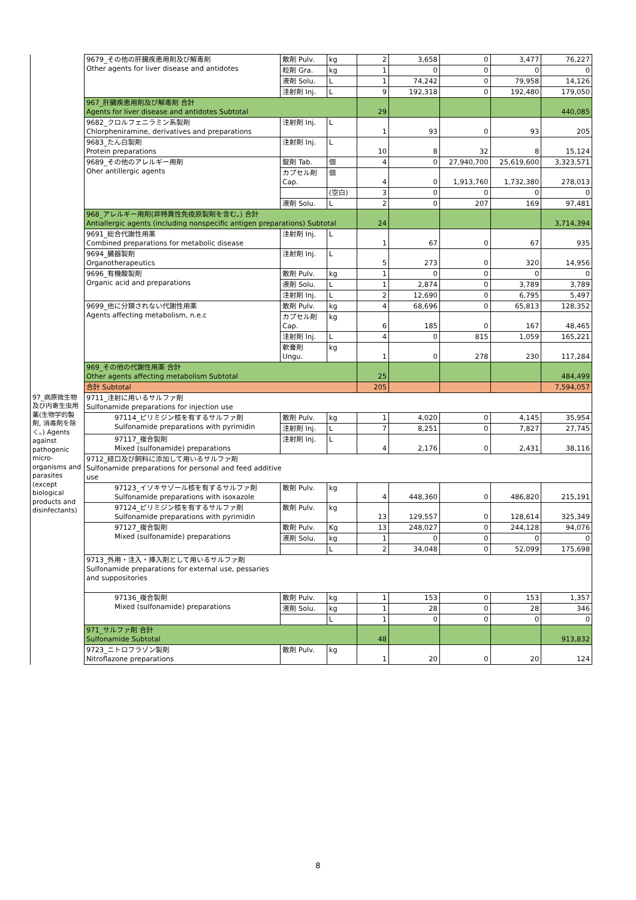| | 9679_その他の肝臓疾患用剤及び解毒剤 Other agents for liver disease and antidotes | 散剤 Pulv. | kg | 2 | 3,658 | 0 | 3,477 | 76,227 |
| | | 粒剤 Gra. | kg | 1 | 0 | 0 | 0 | 0 |
| | | 液剤 Solu. | L | 1 | 74,242 | 0 | 79,958 | 14,126 |
| | | 注射剤 Inj. | L | 9 | 192,318 | 0 | 192,480 | 179,050 |
| | 967_肝臓疾患用剤及び解毒剤 合計 Agents for liver disease and antidotes Subtotal | | | 29 | | | | 440,085 |
| | 9682_クロルフェニラミン系製剤 Chlorpheniramine, derivatives and preparations | 注射剤 Inj. | L | 1 | 93 | 0 | 93 | 205 |
| | 9683_たん白製剤 Protein preparations | 注射剤 Inj. | L | 10 | 8 | 32 | 8 | 15,124 |
| | 9689_その他のアレルギー用剤 Oher antillergic agents | 錠剤 Tab. | 個 | 4 | 0 | 27,940,700 | 25,619,600 | 3,323,571 |
| | | カプセル剤 Cap. | 個 | 4 | 0 | 1,913,760 | 1,732,380 | 278,013 |
| | | | (空白) | 3 | 0 | 0 | 0 | 0 |
| | | 液剤 Solu. | L | 2 | 0 | 207 | 169 | 97,481 |
| | 968_アレルギー用剤(非特異性免疫原製剤を含む。) 合計 Antiallergic agents (including nonspecific antigen preparations) Subtotal | | | 24 | | | | 3,714,394 |
| | 9691_総合代謝性用薬 Combined preparations for metabolic disease | 注射剤 Inj. | L | 1 | 67 | 0 | 67 | 935 |
| | 9694_臓器製剤 Organotherapeutics | 注射剤 Inj. | L | 5 | 273 | 0 | 320 | 14,956 |
| | 9696_有機酸製剤 Organic acid and preparations | 散剤 Pulv. | kg | 1 | 0 | 0 | 0 | 0 |
| | | 液剤 Solu. | L | 1 | 2,874 | 0 | 3,789 | 3,789 |
| | | 注射剤 Inj. | L | 2 | 12,690 | 0 | 6,795 | 5,497 |
| | 9699_他に分類されない代謝性用薬 Agents affecting metabolism, n.e.c | 散剤 Pulv. | kg | 4 | 68,696 | 0 | 65,813 | 128,352 |
| | | カプセル剤 Cap. | kg | 6 | 185 | 0 | 167 | 48,465 |
| | | 注射剤 Inj. | L | 4 | 0 | 815 | 1,059 | 165,221 |
| | | 軟膏剤 Ungu. | kg | 1 | 0 | 278 | 230 | 117,284 |
| | 969_その他の代謝性用薬 合計 Other agents affecting metabolism Subtotal | | | 25 | | | | 484,499 |
| | 合計 Subtotal | | | 205 | | | | 7,594,057 |
| 97_病原微生物及び内寄生虫用薬(生物学的製剤, 消毒剤を除く。) Agents against pathogenic micro-organisms and parasites (except biological products and disinfectants) | 9711_注射に用いるサルファ剤 Sulfonamide preparations for injection use | | | | | | | |
| | 97114_ピリミジン核を有するサルファ剤 Sulfonamide preparations with pyrimidin | 散剤 Pulv. | kg | 1 | 4,020 | 0 | 4,145 | 35,954 |
| | | 注射剤 Inj. | L | 7 | 8,251 | 0 | 7,827 | 27,745 |
| | 97117_複合製剤 Mixed (sulfonamide) preparations | 注射剤 Inj. | L | 4 | 2,176 | 0 | 2,431 | 38,116 |
| | 9712_経口及び飼料に添加して用いるサルファ剤 Sulfonamide preparations for personal and feed additive use | | | | | | | |
| | 97123_イソキサゾール核を有するサルファ剤 Sulfonamide preparations with isoxazole | 散剤 Pulv. | kg | 4 | 448,360 | 0 | 486,820 | 215,191 |
| | 97124_ピリミジン核を有するサルファ剤 Sulfonamide preparations with pyrimidin | 散剤 Pulv. | kg | 13 | 129,557 | 0 | 128,614 | 325,349 |
| | 97127_複合製剤 Mixed (sulfonamide) preparations | 散剤 Pulv. | Kg | 13 | 248,027 | 0 | 244,128 | 94,076 |
| | | 液剤 Solu. | kg | 1 | 0 | 0 | 0 | 0 |
| | | | L | 2 | 34,048 | 0 | 52,099 | 175,698 |
| | 9713_外用・注入・挿入剤として用いるサルファ剤 Sulfonamide preparations for external use, pessaries and suppositories | | | | | | | |
| | 97136_複合製剤 Mixed (sulfonamide) preparations | 散剤 Pulv. | kg | 1 | 153 | 0 | 153 | 1,357 |
| | | 液剤 Solu. | kg | 1 | 28 | 0 | 28 | 346 |
| | | | L | 1 | 0 | 0 | 0 | 0 |
| | 971_サルファ剤 合計 Sulfonamide Subtotal | | | 48 | | | | 913,832 |
| | 9723_ニトロフラゾン製剤 Nitroflazone preparations | 散剤 Pulv. | kg | 1 | 20 | 0 | 20 | 124 |
8